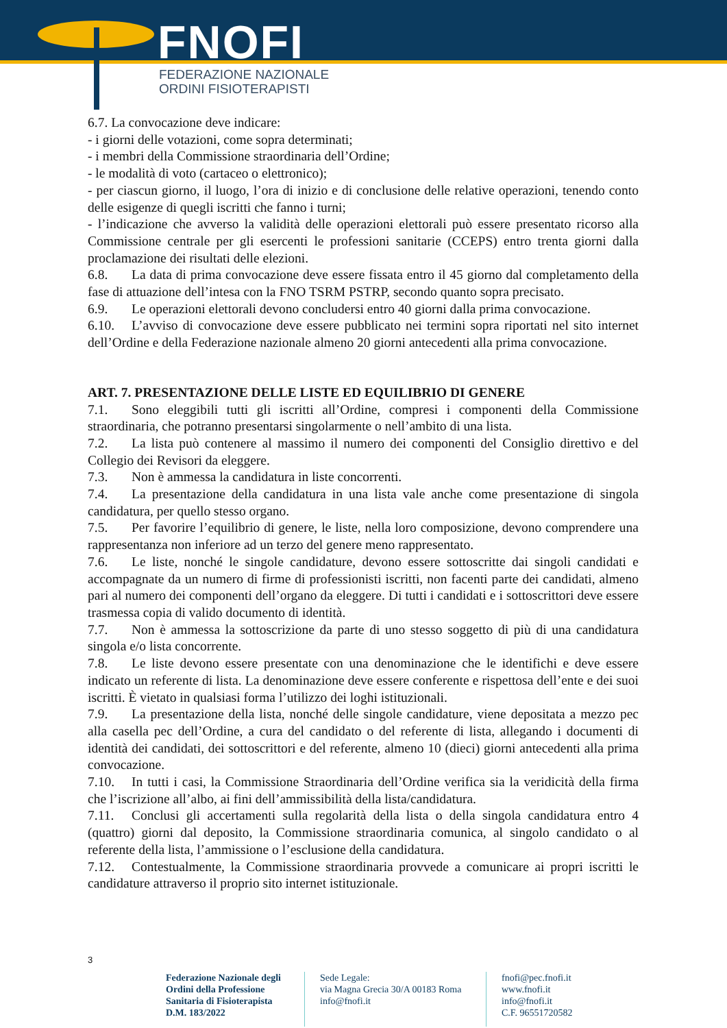FNOFI
FEDERAZIONE NAZIONALE
ORDINI FISIOTERAPISTI
6.7. La convocazione deve indicare:
- i giorni delle votazioni, come sopra determinati;
- i membri della Commissione straordinaria dell’Ordine;
- le modalità di voto (cartaceo o elettronico);
- per ciascun giorno, il luogo, l’ora di inizio e di conclusione delle relative operazioni, tenendo conto delle esigenze di quegli iscritti che fanno i turni;
- l’indicazione che avverso la validità delle operazioni elettorali può essere presentato ricorso alla Commissione centrale per gli esercenti le professioni sanitarie (CCEPS) entro trenta giorni dalla proclamazione dei risultati delle elezioni.
6.8. La data di prima convocazione deve essere fissata entro il 45 giorno dal completamento della fase di attuazione dell’intesa con la FNO TSRM PSTRP, secondo quanto sopra precisato.
6.9. Le operazioni elettorali devono concludersi entro 40 giorni dalla prima convocazione.
6.10. L’avviso di convocazione deve essere pubblicato nei termini sopra riportati nel sito internet dell’Ordine e della Federazione nazionale almeno 20 giorni antecedenti alla prima convocazione.
ART. 7. PRESENTAZIONE DELLE LISTE ED EQUILIBRIO DI GENERE
7.1. Sono eleggibili tutti gli iscritti all’Ordine, compresi i componenti della Commissione straordinaria, che potranno presentarsi singolarmente o nell’ambito di una lista.
7.2. La lista può contenere al massimo il numero dei componenti del Consiglio direttivo e del Collegio dei Revisori da eleggere.
7.3. Non è ammessa la candidatura in liste concorrenti.
7.4. La presentazione della candidatura in una lista vale anche come presentazione di singola candidatura, per quello stesso organo.
7.5. Per favorire l’equilibrio di genere, le liste, nella loro composizione, devono comprendere una rappresentanza non inferiore ad un terzo del genere meno rappresentato.
7.6. Le liste, nonché le singole candidature, devono essere sottoscritte dai singoli candidati e accompagnate da un numero di firme di professionisti iscritti, non facenti parte dei candidati, almeno pari al numero dei componenti dell’organo da eleggere. Di tutti i candidati e i sottoscrittori deve essere trasmessa copia di valido documento di identità.
7.7. Non è ammessa la sottoscrizione da parte di uno stesso soggetto di più di una candidatura singola e/o lista concorrente.
7.8. Le liste devono essere presentate con una denominazione che le identifichi e deve essere indicato un referente di lista. La denominazione deve essere conferente e rispettosa dell’ente e dei suoi iscritti. È vietato in qualsiasi forma l’utilizzo dei loghi istituzionali.
7.9. La presentazione della lista, nonché delle singole candidature, viene depositata a mezzo pec alla casella pec dell’Ordine, a cura del candidato o del referente di lista, allegando i documenti di identità dei candidati, dei sottoscrittori e del referente, almeno 10 (dieci) giorni antecedenti alla prima convocazione.
7.10. In tutti i casi, la Commissione Straordinaria dell’Ordine verifica sia la veridicità della firma che l’iscrizione all’albo, ai fini dell’ammissibilità della lista/candidatura.
7.11. Conclusi gli accertamenti sulla regolarità della lista o della singola candidatura entro 4 (quattro) giorni dal deposito, la Commissione straordinaria comunica, al singolo candidato o al referente della lista, l’ammissione o l’esclusione della candidatura.
7.12. Contestualmente, la Commissione straordinaria provvede a comunicare ai propri iscritti le candidature attraverso il proprio sito internet istituzionale.
3
Federazione Nazionale degli Ordini della Professione Sanitaria di Fisioterapista D.M. 183/2022
Sede Legale:
via Magna Grecia 30/A 00183 Roma
info@fnofi.it
fnofi@pec.fnofi.it
www.fnofi.it
info@fnofi.it
C.F. 96551720582